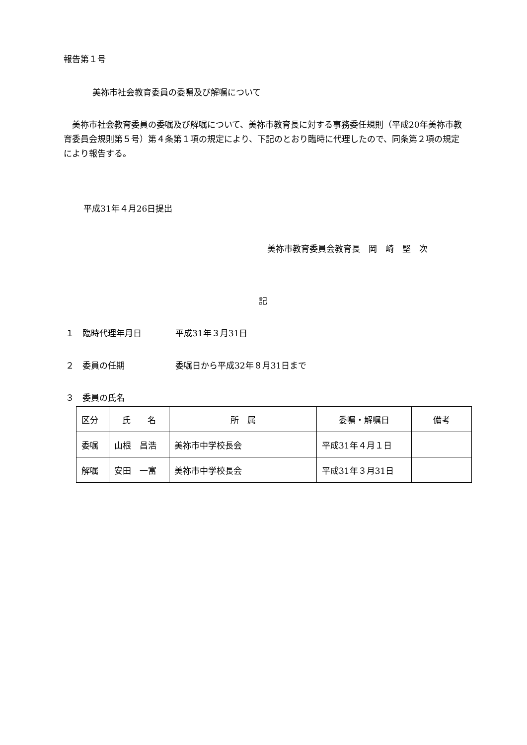報告第１号
美祢市社会教育委員の委嘱及び解嘱について
　美祢市社会教育委員の委嘱及び解嘱について、美祢市教育長に対する事務委任規則（平成20年美祢市教育委員会規則第５号）第４条第１項の規定により、下記のとおり臨時に代理したので、同条第２項の規定により報告する。
平成31年４月26日提出
美祢市教育委員会教育長　岡　崎　堅　次
記
１　臨時代理年月日　　　　平成31年３月31日
２　委員の任期　　　　　　委嘱日から平成32年８月31日まで
３　委員の氏名
| 区分 | 氏 名 | 所 属 | 委嘱・解嘱日 | 備考 |
| 委嘱 | 山根 昌浩 | 美祢市中学校長会 | 平成31年４月１日 | |
| 解嘱 | 安田 一富 | 美祢市中学校長会 | 平成31年３月31日 | |